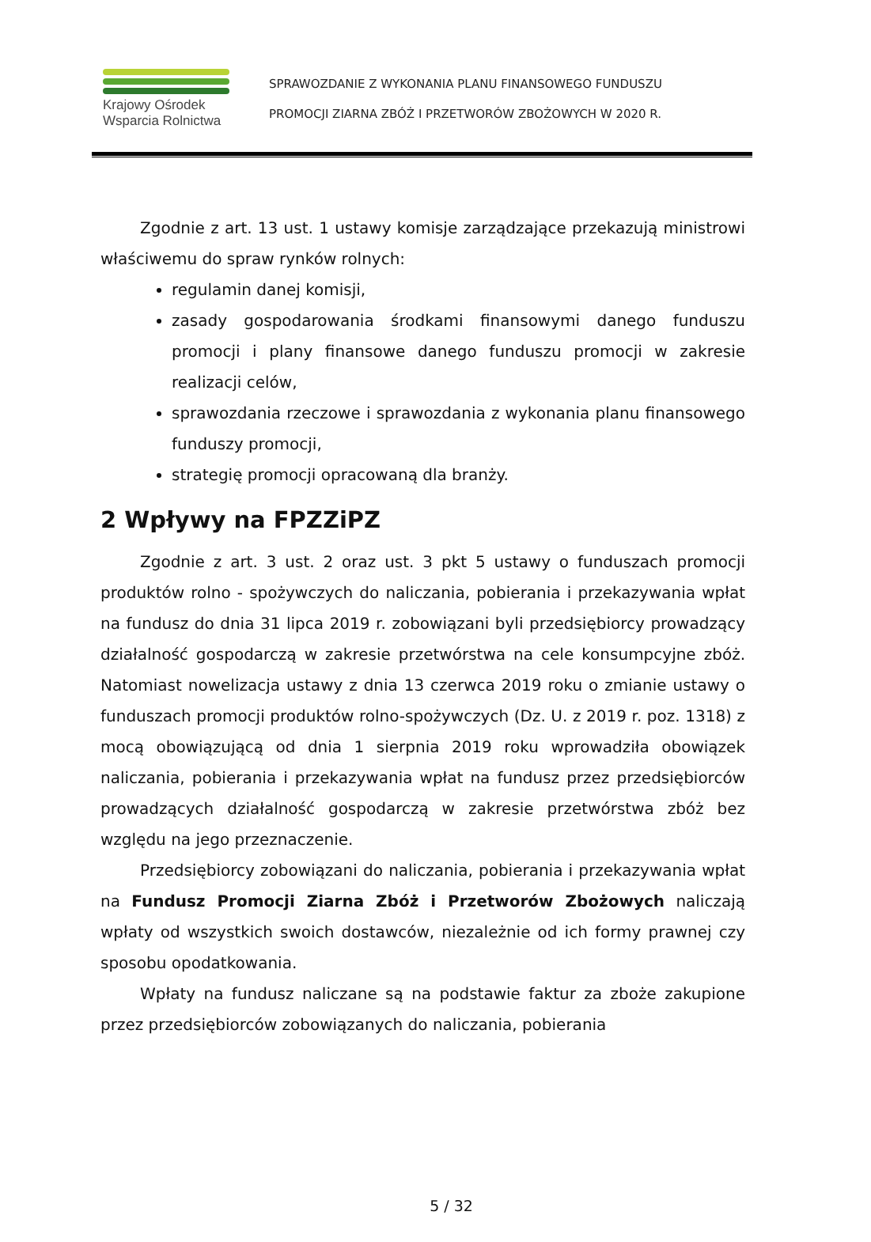Krajowy Ośrodek
Wsparcia Rolnictwa
SPRAWOZDANIE Z WYKONANIA PLANU FINANSOWEGO FUNDUSZU
PROMOCJI ZIARNA ZBÓŻ I PRZETWORÓW ZBOŻOWYCH W 2020 R.
Zgodnie z art. 13 ust. 1 ustawy komisje zarządzające przekazują ministrowi właściwemu do spraw rynków rolnych:
regulamin danej komisji,
zasady gospodarowania środkami finansowymi danego funduszu promocji i plany finansowe danego funduszu promocji w zakresie realizacji celów,
sprawozdania rzeczowe i sprawozdania z wykonania planu finansowego funduszy promocji,
strategię promocji opracowaną dla branży.
2 Wpływy na FPZZiPZ
Zgodnie z art. 3 ust. 2 oraz ust. 3 pkt 5 ustawy o funduszach promocji produktów rolno - spożywczych do naliczania, pobierania i przekazywania wpłat na fundusz do dnia 31 lipca 2019 r. zobowiązani byli przedsiębiorcy prowadzący działalność gospodarczą w zakresie przetwórstwa na cele konsumpcyjne zbóż. Natomiast nowelizacja ustawy z dnia 13 czerwca 2019 roku o zmianie ustawy o funduszach promocji produktów rolno-spożywczych (Dz. U. z 2019 r. poz. 1318) z mocą obowiązującą od dnia 1 sierpnia 2019 roku wprowadziła obowiązek naliczania, pobierania i przekazywania wpłat na fundusz przez przedsiębiorców prowadzących działalność gospodarczą w zakresie przetwórstwa zbóż bez względu na jego przeznaczenie.
Przedsiębiorcy zobowiązani do naliczania, pobierania i przekazywania wpłat na Fundusz Promocji Ziarna Zbóż i Przetworów Zbożowych naliczają wpłaty od wszystkich swoich dostawców, niezależnie od ich formy prawnej czy sposobu opodatkowania.
Wpłaty na fundusz naliczane są na podstawie faktur za zboże zakupione przez przedsiębiorców zobowiązanych do naliczania, pobierania
5 / 32